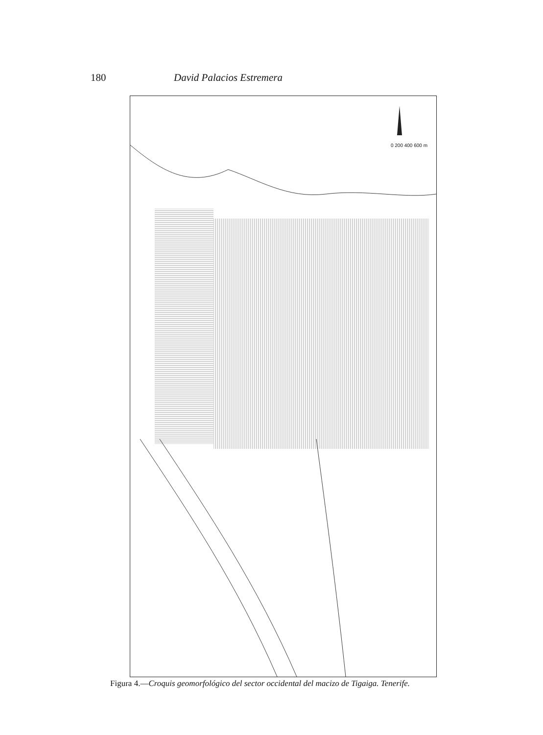180 David Palacios Estremera
0 200 400 600 m
Figura 4.—Croquis geomorfológico del sector occidental del macizo de Tigaiga. Tenerife.